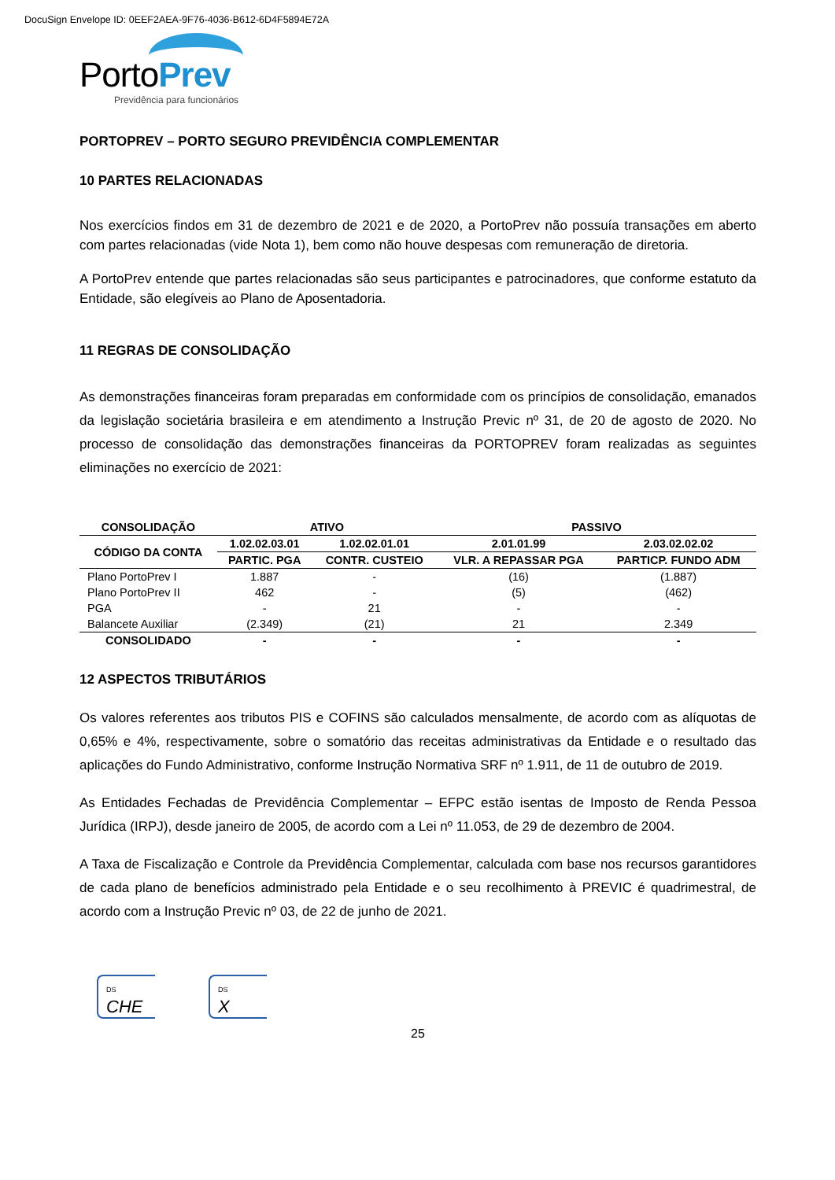DocuSign Envelope ID: 0EEF2AEA-9F76-4036-B612-6D4F5894E72A
PortoPrev
Previdência para funcionários
PORTOPREV – PORTO SEGURO PREVIDÊNCIA COMPLEMENTAR
10 PARTES RELACIONADAS
Nos exercícios findos em 31 de dezembro de 2021 e de 2020, a PortoPrev não possuía transações em aberto com partes relacionadas (vide Nota 1), bem como não houve despesas com remuneração de diretoria.
A PortoPrev entende que partes relacionadas são seus participantes e patrocinadores, que conforme estatuto da Entidade, são elegíveis ao Plano de Aposentadoria.
11 REGRAS DE CONSOLIDAÇÃO
As demonstrações financeiras foram preparadas em conformidade com os princípios de consolidação, emanados da legislação societária brasileira e em atendimento a Instrução Previc nº 31, de 20 de agosto de 2020. No processo de consolidação das demonstrações financeiras da PORTOPREV foram realizadas as seguintes eliminações no exercício de 2021:
| CONSOLIDAÇÃO | ATIVO | | PASSIVO | |
| --- | --- | --- | --- | --- |
| CÓDIGO DA CONTA | 1.02.02.03.01 | 1.02.02.01.01 | 2.01.01.99 | 2.03.02.02.02 |
| | PARTIC. PGA | CONTR. CUSTEIO | VLR. A REPASSAR PGA | PARTICP. FUNDO ADM |
| Plano PortoPrev I | 1.887 | - | (16) | (1.887) |
| Plano PortoPrev II | 462 | - | (5) | (462) |
| PGA | - | 21 | - | - |
| Balancete Auxiliar | (2.349) | (21) | 21 | 2.349 |
| CONSOLIDADO | - | - | - | - |
12 ASPECTOS TRIBUTÁRIOS
Os valores referentes aos tributos PIS e COFINS são calculados mensalmente, de acordo com as alíquotas de 0,65% e 4%, respectivamente, sobre o somatório das receitas administrativas da Entidade e o resultado das aplicações do Fundo Administrativo, conforme Instrução Normativa SRF nº 1.911, de 11 de outubro de 2019.
As Entidades Fechadas de Previdência Complementar – EFPC estão isentas de Imposto de Renda Pessoa Jurídica (IRPJ), desde janeiro de 2005, de acordo com a Lei nº 11.053, de 29 de dezembro de 2004.
A Taxa de Fiscalização e Controle da Previdência Complementar, calculada com base nos recursos garantidores de cada plano de benefícios administrado pela Entidade e o seu recolhimento à PREVIC é quadrimestral, de acordo com a Instrução Previc nº 03, de 22 de junho de 2021.
DS
CHE
DS
X
25